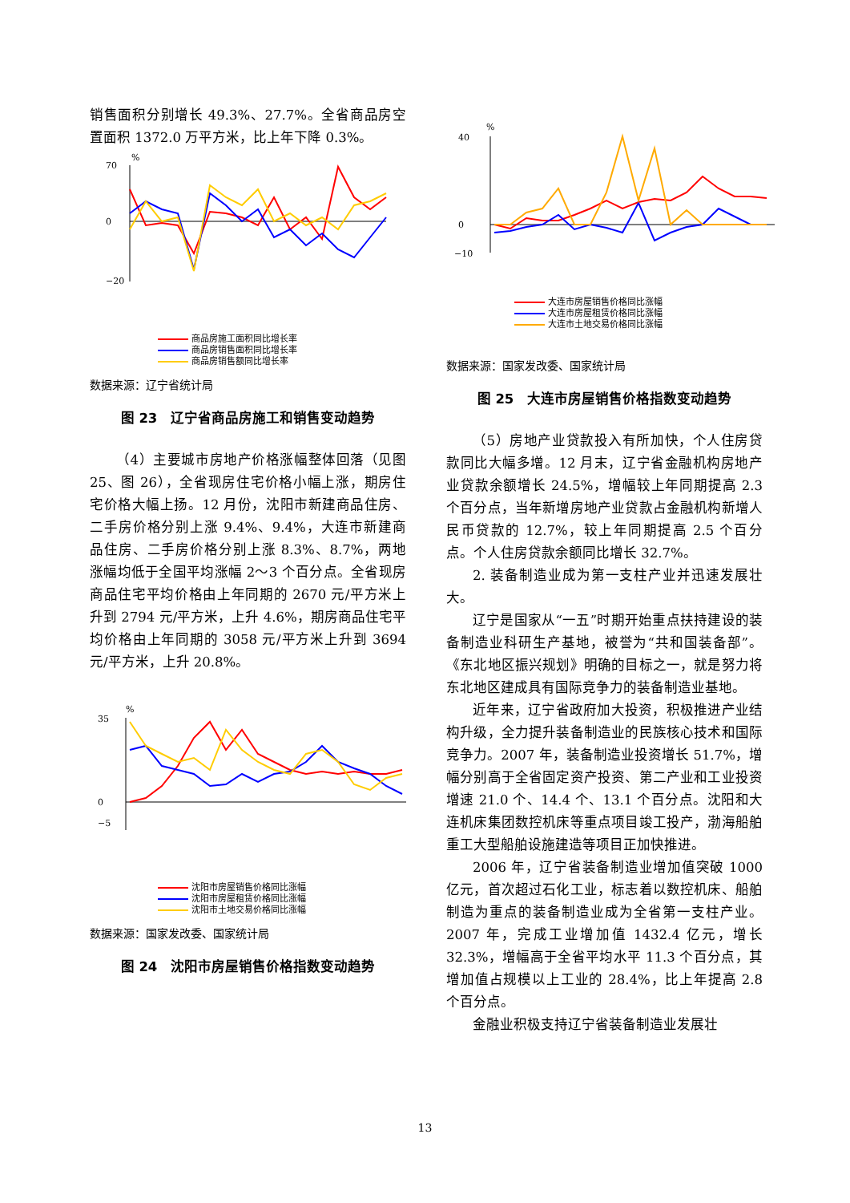销售面积分别增长 49.3%、27.7%。全省商品房空置面积 1372.0 万平方米，比上年下降 0.3%。
70
0
−20
%
商品房施工面积同比增长率
商品房销售面积同比增长率
商品房销售额同比增长率
数据来源：辽宁省统计局
图 23　辽宁省商品房施工和销售变动趋势
（4）主要城市房地产价格涨幅整体回落（见图 25、图 26），全省现房住宅价格小幅上涨，期房住宅价格大幅上扬。12 月份，沈阳市新建商品住房、二手房价格分别上涨 9.4%、9.4%，大连市新建商品住房、二手房价格分别上涨 8.3%、8.7%，两地涨幅均低于全国平均涨幅 2～3 个百分点。全省现房商品住宅平均价格由上年同期的 2670 元/平方米上升到 2794 元/平方米，上升 4.6%，期房商品住宅平均价格由上年同期的 3058 元/平方米上升到 3694 元/平方米，上升 20.8%。
35
0
−5
%
沈阳市房屋销售价格同比涨幅
沈阳市房屋租赁价格同比涨幅
沈阳市土地交易价格同比涨幅
数据来源：国家发改委、国家统计局
图 24　沈阳市房屋销售价格指数变动趋势
40
0
−10
%
大连市房屋销售价格同比涨幅
大连市房屋租赁价格同比涨幅
大连市土地交易价格同比涨幅
数据来源：国家发改委、国家统计局
图 25　大连市房屋销售价格指数变动趋势
（5）房地产业贷款投入有所加快，个人住房贷款同比大幅多增。12 月末，辽宁省金融机构房地产业贷款余额增长 24.5%，增幅较上年同期提高 2.3 个百分点，当年新增房地产业贷款占金融机构新增人民币贷款的 12.7%，较上年同期提高 2.5 个百分点。个人住房贷款余额同比增长 32.7%。
2. 装备制造业成为第一支柱产业并迅速发展壮大。
辽宁是国家从“一五”时期开始重点扶持建设的装备制造业科研生产基地，被誉为“共和国装备部”。《东北地区振兴规划》明确的目标之一，就是努力将东北地区建成具有国际竞争力的装备制造业基地。
近年来，辽宁省政府加大投资，积极推进产业结构升级，全力提升装备制造业的民族核心技术和国际竞争力。2007 年，装备制造业投资增长 51.7%，增幅分别高于全省固定资产投资、第二产业和工业投资增速 21.0 个、14.4 个、13.1 个百分点。沈阳和大连机床集团数控机床等重点项目竣工投产，渤海船舶重工大型船舶设施建造等项目正加快推进。
2006 年，辽宁省装备制造业增加值突破 1000 亿元，首次超过石化工业，标志着以数控机床、船舶制造为重点的装备制造业成为全省第一支柱产业。2007 年，完成工业增加值 1432.4 亿元，增长 32.3%，增幅高于全省平均水平 11.3 个百分点，其增加值占规模以上工业的 28.4%，比上年提高 2.8 个百分点。
金融业积极支持辽宁省装备制造业发展壮
13